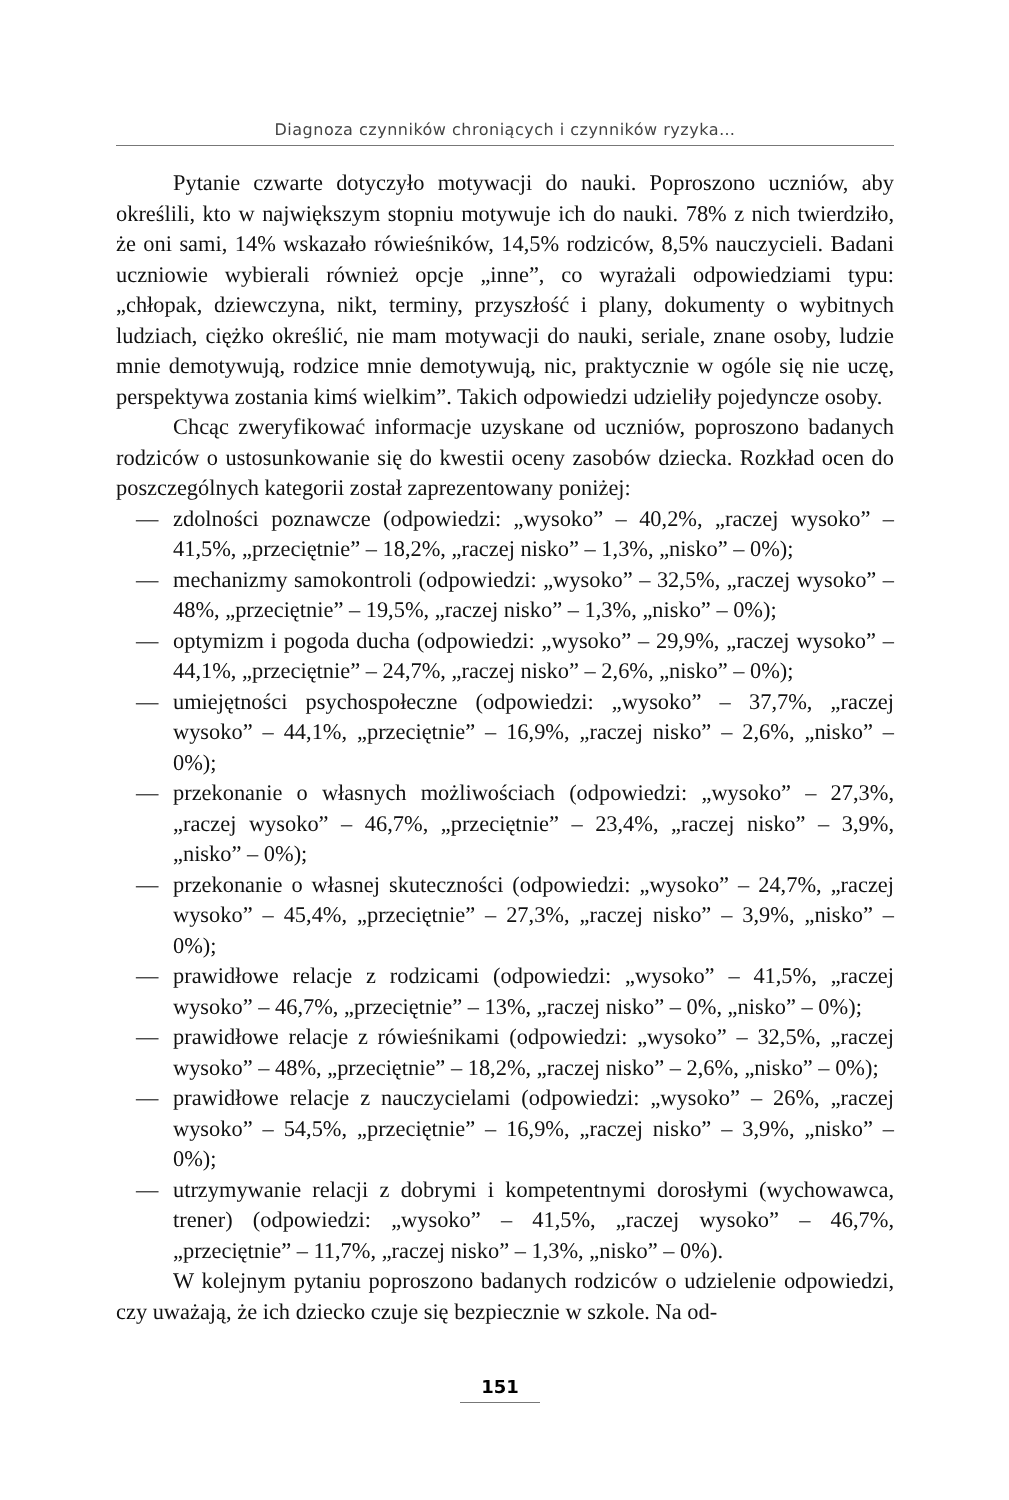Diagnoza czynników chroniących i czynników ryzyka…
Pytanie czwarte dotyczyło motywacji do nauki. Poproszono uczniów, aby określili, kto w największym stopniu motywuje ich do nauki. 78% z nich twierdziło, że oni sami, 14% wskazało rówieśników, 14,5% rodziców, 8,5% nauczycieli. Badani uczniowie wybierali również opcje „inne”, co wyrażali odpowiedziami typu: „chłopak, dziewczyna, nikt, terminy, przyszłość i plany, dokumenty o wybitnych ludziach, ciężko określić, nie mam motywacji do nauki, seriale, znane osoby, ludzie mnie demotywują, rodzice mnie demotywują, nic, praktycznie w ogóle się nie uczę, perspektywa zostania kimś wielkim”. Takich odpowiedzi udzieliły pojedyncze osoby.
Chcąc zweryfikować informacje uzyskane od uczniów, poproszono badanych rodziców o ustosunkowanie się do kwestii oceny zasobów dziecka. Rozkład ocen do poszczególnych kategorii został zaprezentowany poniżej:
— zdolności poznawcze (odpowiedzi: „wysoko” – 40,2%, „raczej wysoko” – 41,5%, „przeciętnie” – 18,2%, „raczej nisko” – 1,3%, „nisko” – 0%);
— mechanizmy samokontroli (odpowiedzi: „wysoko” – 32,5%, „raczej wysoko” – 48%, „przeciętnie” – 19,5%, „raczej nisko” – 1,3%, „nisko” – 0%);
— optymizm i pogoda ducha (odpowiedzi: „wysoko” – 29,9%, „raczej wysoko” – 44,1%, „przeciętnie” – 24,7%, „raczej nisko” – 2,6%, „nisko” – 0%);
— umiejętności psychospołeczne (odpowiedzi: „wysoko” – 37,7%, „raczej wysoko” – 44,1%, „przeciętnie” – 16,9%, „raczej nisko” – 2,6%, „nisko” – 0%);
— przekonanie o własnych możliwościach (odpowiedzi: „wysoko” – 27,3%, „raczej wysoko” – 46,7%, „przeciętnie” – 23,4%, „raczej nisko” – 3,9%, „nisko” – 0%);
— przekonanie o własnej skuteczności (odpowiedzi: „wysoko” – 24,7%, „raczej wysoko” – 45,4%, „przeciętnie” – 27,3%, „raczej nisko” – 3,9%, „nisko” – 0%);
— prawidłowe relacje z rodzicami (odpowiedzi: „wysoko” – 41,5%, „raczej wysoko” – 46,7%, „przeciętnie” – 13%, „raczej nisko” – 0%, „nisko” – 0%);
— prawidłowe relacje z rówieśnikami (odpowiedzi: „wysoko” – 32,5%, „raczej wysoko” – 48%, „przeciętnie” – 18,2%, „raczej nisko” – 2,6%, „nisko” – 0%);
— prawidłowe relacje z nauczycielami (odpowiedzi: „wysoko” – 26%, „raczej wysoko” – 54,5%, „przeciętnie” – 16,9%, „raczej nisko” – 3,9%, „nisko” – 0%);
— utrzymywanie relacji z dobrymi i kompetentnymi dorosłymi (wychowawca, trener) (odpowiedzi: „wysoko” – 41,5%, „raczej wysoko” – 46,7%, „przeciętnie” – 11,7%, „raczej nisko” – 1,3%, „nisko” – 0%).
W kolejnym pytaniu poproszono badanych rodziców o udzielenie odpowiedzi, czy uważają, że ich dziecko czuje się bezpiecznie w szkole. Na od-
151